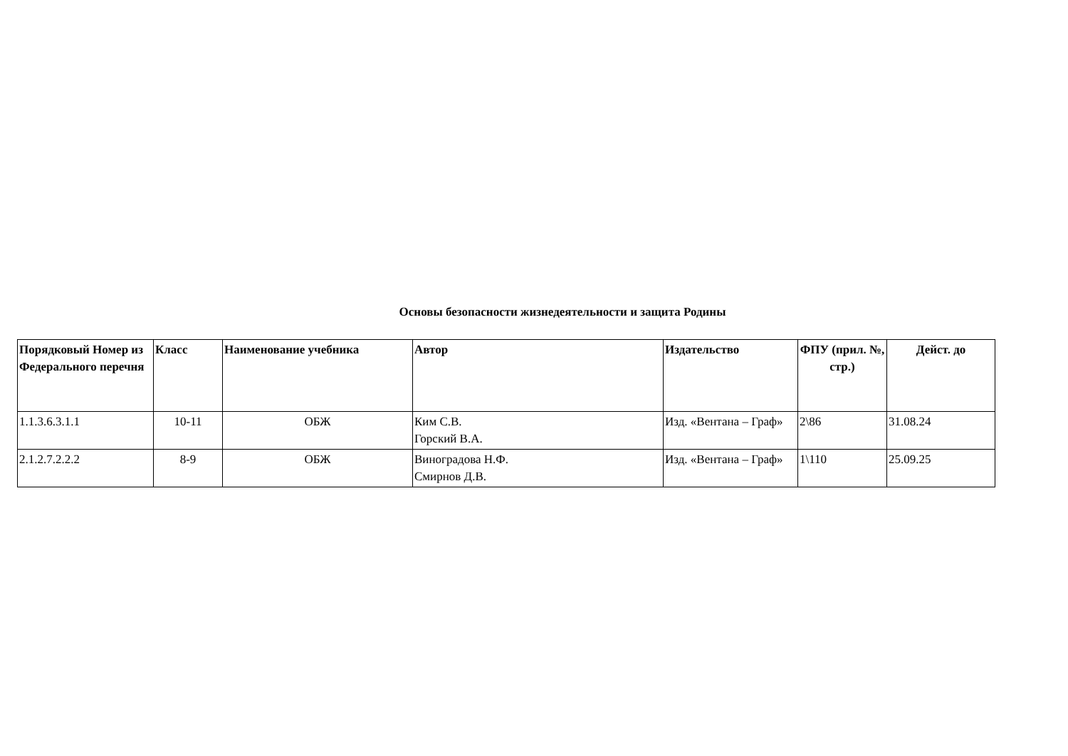Основы безопасности жизнедеятельности и защита Родины
| Порядковый Номер из Федерального перечня | Класс | Наименование учебника | Автор | Издательство | ФПУ (прил. №, стр.) | Дейст. до |
| --- | --- | --- | --- | --- | --- | --- |
| 1.1.3.6.3.1.1 | 10-11 | ОБЖ | Ким С.В. Горский В.А. | Изд. «Вентана – Граф» | 2\86 | 31.08.24 |
| 2.1.2.7.2.2.2 | 8-9 | ОБЖ | Виноградова Н.Ф. Смирнов Д.В. | Изд. «Вентана – Граф» | 1\110 | 25.09.25 |